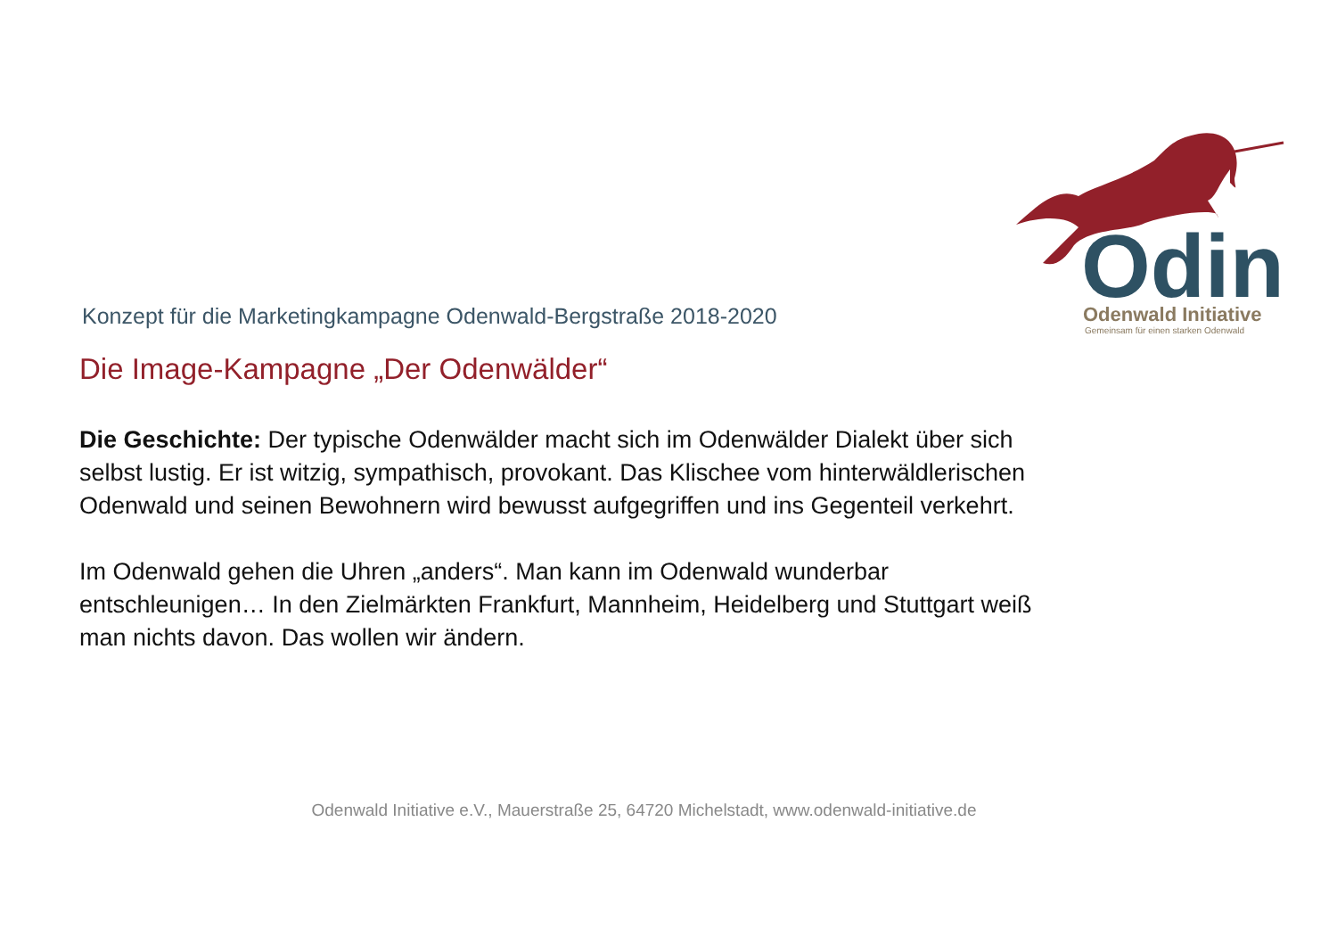Odin
Odenwald Initiative
Gemeinsam für einen starken Odenwald
Konzept für die Marketingkampagne Odenwald-Bergstraße 2018-2020
Die Image-Kampagne „Der Odenwälder“
Die Geschichte: Der typische Odenwälder macht sich im Odenwälder Dialekt über sich selbst lustig. Er ist witzig, sympathisch, provokant. Das Klischee vom hinterwäldlerischen Odenwald und seinen Bewohnern wird bewusst aufgegriffen und ins Gegenteil verkehrt.
Im Odenwald gehen die Uhren „anders“. Man kann im Odenwald wunderbar entschleunigen… In den Zielmärkten Frankfurt, Mannheim, Heidelberg und Stuttgart weiß man nichts davon. Das wollen wir ändern.
Odenwald Initiative e.V., Mauerstraße 25, 64720 Michelstadt, www.odenwald-initiative.de